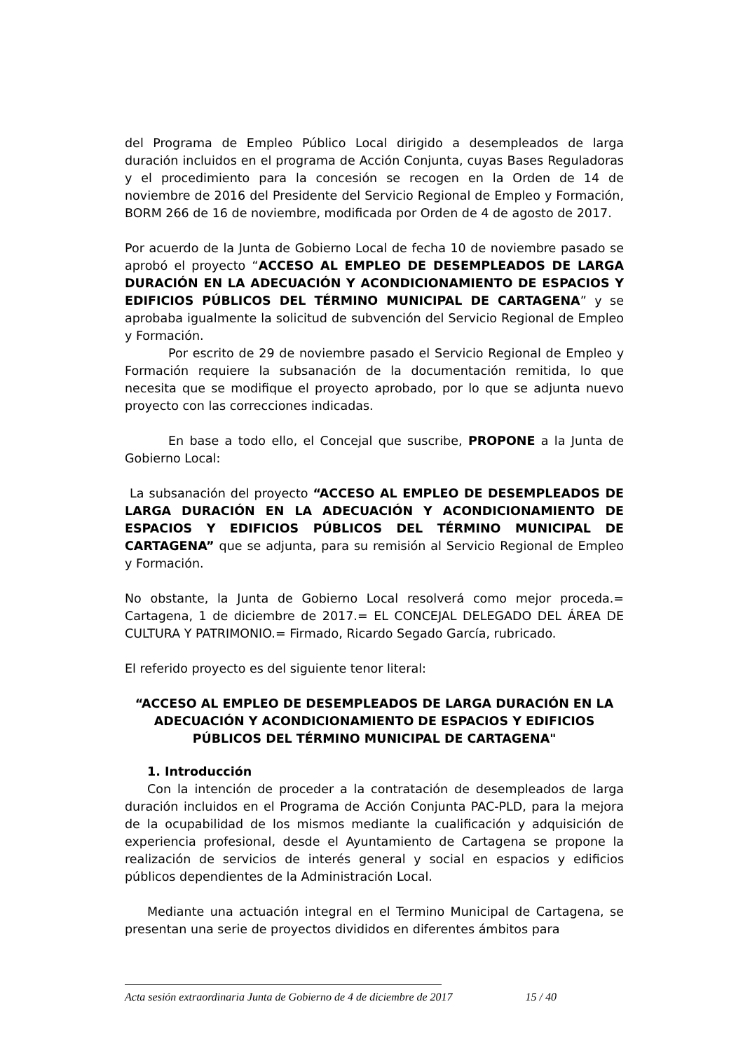del Programa de Empleo Público Local dirigido a desempleados de larga duración incluidos en el programa de Acción Conjunta, cuyas Bases Reguladoras y el procedimiento para la concesión se recogen en la Orden de 14 de noviembre de 2016 del Presidente del Servicio Regional de Empleo y Formación, BORM 266 de 16 de noviembre, modificada por Orden de 4 de agosto de 2017.
Por acuerdo de la Junta de Gobierno Local de fecha 10 de noviembre pasado se aprobó el proyecto “ACCESO AL EMPLEO DE DESEMPLEADOS DE LARGA DURACIÓN EN LA ADECUACIÓN Y ACONDICIONAMIENTO DE ESPACIOS Y EDIFICIOS PÚBLICOS DEL TÉRMINO MUNICIPAL DE CARTAGENA” y se aprobaba igualmente la solicitud de subvención del Servicio Regional de Empleo y Formación.
Por escrito de 29 de noviembre pasado el Servicio Regional de Empleo y Formación requiere la subsanación de la documentación remitida, lo que necesita que se modifique el proyecto aprobado, por lo que se adjunta nuevo proyecto con las correcciones indicadas.
En base a todo ello, el Concejal que suscribe, PROPONE a la Junta de Gobierno Local:
La subsanación del proyecto “ACCESO AL EMPLEO DE DESEMPLEADOS DE LARGA DURACIÓN EN LA ADECUACIÓN Y ACONDICIONAMIENTO DE ESPACIOS Y EDIFICIOS PÚBLICOS DEL TÉRMINO MUNICIPAL DE CARTAGENA” que se adjunta, para su remisión al Servicio Regional de Empleo y Formación.
No obstante, la Junta de Gobierno Local resolverá como mejor proceda.= Cartagena, 1 de diciembre de 2017.= EL CONCEJAL DELEGADO DEL ÁREA DE CULTURA Y PATRIMONIO.= Firmado, Ricardo Segado García, rubricado.
El referido proyecto es del siguiente tenor literal:
“ACCESO AL EMPLEO DE DESEMPLEADOS DE LARGA DURACIÓN EN LA ADECUACIÓN Y ACONDICIONAMIENTO DE ESPACIOS Y EDIFICIOS PÚBLICOS DEL TÉRMINO MUNICIPAL DE CARTAGENA"
1. Introducción
Con la intención de proceder a la contratación de desempleados de larga duración incluidos en el Programa de Acción Conjunta PAC-PLD, para la mejora de la ocupabilidad de los mismos mediante la cualificación y adquisición de experiencia profesional, desde el Ayuntamiento de Cartagena se propone la realización de servicios de interés general y social en espacios y edificios públicos dependientes de la Administración Local.
Mediante una actuación integral en el Termino Municipal de Cartagena, se presentan una serie de proyectos divididos en diferentes ámbitos para
Acta sesión extraordinaria Junta de Gobierno de 4 de diciembre de 2017 15 / 40